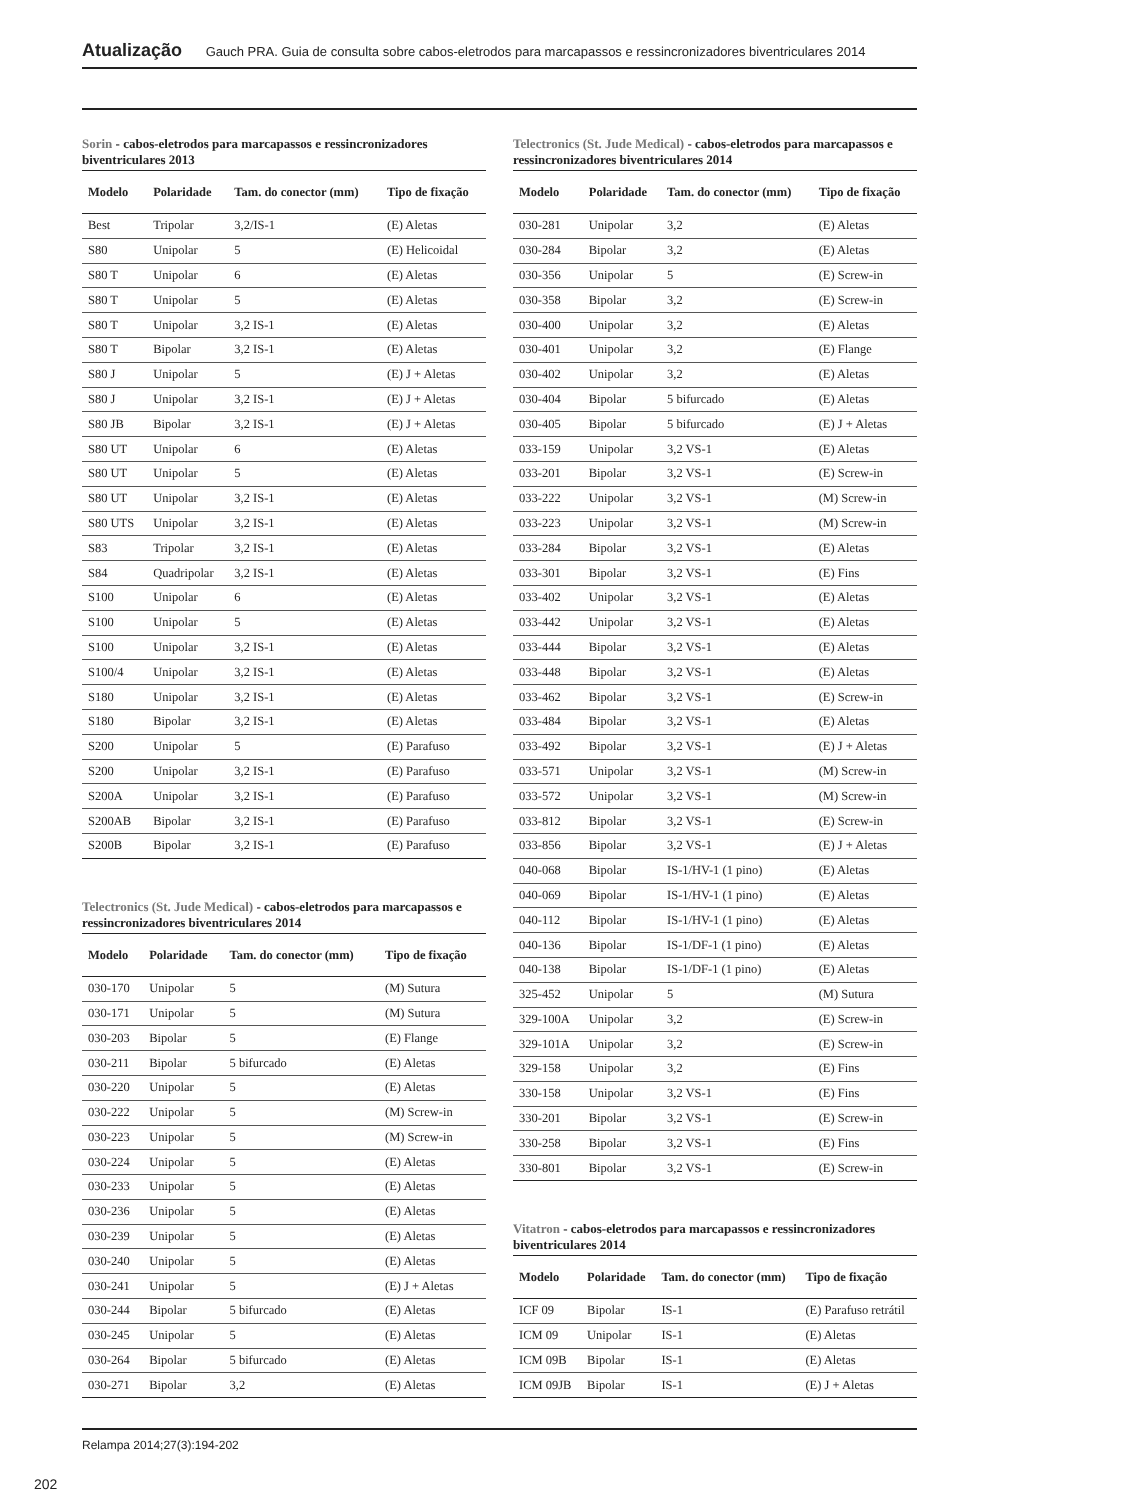Atualização Gauch PRA. Guia de consulta sobre cabos-eletrodos para marcapassos e ressincronizadores biventriculares 2014
Sorin - cabos-eletrodos para marcapassos e ressincronizadores biventriculares 2013
| Modelo | Polaridade | Tam. do conector (mm) | Tipo de fixação |
| --- | --- | --- | --- |
| Best | Tripolar | 3,2/IS-1 | (E) Aletas |
| S80 | Unipolar | 5 | (E) Helicoidal |
| S80 T | Unipolar | 6 | (E) Aletas |
| S80 T | Unipolar | 5 | (E) Aletas |
| S80 T | Unipolar | 3,2 IS-1 | (E) Aletas |
| S80 T | Bipolar | 3,2 IS-1 | (E) Aletas |
| S80 J | Unipolar | 5 | (E) J + Aletas |
| S80 J | Unipolar | 3,2 IS-1 | (E) J + Aletas |
| S80 JB | Bipolar | 3,2 IS-1 | (E) J + Aletas |
| S80 UT | Unipolar | 6 | (E) Aletas |
| S80 UT | Unipolar | 5 | (E) Aletas |
| S80 UT | Unipolar | 3,2 IS-1 | (E) Aletas |
| S80 UTS | Unipolar | 3,2 IS-1 | (E) Aletas |
| S83 | Tripolar | 3,2 IS-1 | (E) Aletas |
| S84 | Quadripolar | 3,2 IS-1 | (E) Aletas |
| S100 | Unipolar | 6 | (E) Aletas |
| S100 | Unipolar | 5 | (E) Aletas |
| S100 | Unipolar | 3,2 IS-1 | (E) Aletas |
| S100/4 | Unipolar | 3,2 IS-1 | (E) Aletas |
| S180 | Unipolar | 3,2 IS-1 | (E) Aletas |
| S180 | Bipolar | 3,2 IS-1 | (E) Aletas |
| S200 | Unipolar | 5 | (E) Parafuso |
| S200 | Unipolar | 3,2 IS-1 | (E) Parafuso |
| S200A | Unipolar | 3,2 IS-1 | (E) Parafuso |
| S200AB | Bipolar | 3,2 IS-1 | (E) Parafuso |
| S200B | Bipolar | 3,2 IS-1 | (E) Parafuso |
Telectronics (St. Jude Medical) - cabos-eletrodos para marcapassos e ressincronizadores biventriculares 2014
| Modelo | Polaridade | Tam. do conector (mm) | Tipo de fixação |
| --- | --- | --- | --- |
| 030-170 | Unipolar | 5 | (M) Sutura |
| 030-171 | Unipolar | 5 | (M) Sutura |
| 030-203 | Bipolar | 5 | (E) Flange |
| 030-211 | Bipolar | 5 bifurcado | (E) Aletas |
| 030-220 | Unipolar | 5 | (E) Aletas |
| 030-222 | Unipolar | 5 | (M) Screw-in |
| 030-223 | Unipolar | 5 | (M) Screw-in |
| 030-224 | Unipolar | 5 | (E) Aletas |
| 030-233 | Unipolar | 5 | (E) Aletas |
| 030-236 | Unipolar | 5 | (E) Aletas |
| 030-239 | Unipolar | 5 | (E) Aletas |
| 030-240 | Unipolar | 5 | (E) Aletas |
| 030-241 | Unipolar | 5 | (E) J + Aletas |
| 030-244 | Bipolar | 5 bifurcado | (E) Aletas |
| 030-245 | Unipolar | 5 | (E) Aletas |
| 030-264 | Bipolar | 5 bifurcado | (E) Aletas |
| 030-271 | Bipolar | 3,2 | (E) Aletas |
Telectronics (St. Jude Medical) - cabos-eletrodos para marcapassos e ressincronizadores biventriculares 2014
| Modelo | Polaridade | Tam. do conector (mm) | Tipo de fixação |
| --- | --- | --- | --- |
| 030-281 | Unipolar | 3,2 | (E) Aletas |
| 030-284 | Bipolar | 3,2 | (E) Aletas |
| 030-356 | Unipolar | 5 | (E) Screw-in |
| 030-358 | Bipolar | 3,2 | (E) Screw-in |
| 030-400 | Unipolar | 3,2 | (E) Aletas |
| 030-401 | Unipolar | 3,2 | (E) Flange |
| 030-402 | Unipolar | 3,2 | (E) Aletas |
| 030-404 | Bipolar | 5 bifurcado | (E) Aletas |
| 030-405 | Bipolar | 5 bifurcado | (E) J + Aletas |
| 033-159 | Unipolar | 3,2 VS-1 | (E) Aletas |
| 033-201 | Bipolar | 3,2 VS-1 | (E) Screw-in |
| 033-222 | Unipolar | 3,2 VS-1 | (M) Screw-in |
| 033-223 | Unipolar | 3,2 VS-1 | (M) Screw-in |
| 033-284 | Bipolar | 3,2 VS-1 | (E) Aletas |
| 033-301 | Bipolar | 3,2 VS-1 | (E) Fins |
| 033-402 | Unipolar | 3,2 VS-1 | (E) Aletas |
| 033-442 | Unipolar | 3,2 VS-1 | (E) Aletas |
| 033-444 | Bipolar | 3,2 VS-1 | (E) Aletas |
| 033-448 | Bipolar | 3,2 VS-1 | (E) Aletas |
| 033-462 | Bipolar | 3,2 VS-1 | (E) Screw-in |
| 033-484 | Bipolar | 3,2 VS-1 | (E) Aletas |
| 033-492 | Bipolar | 3,2 VS-1 | (E) J + Aletas |
| 033-571 | Unipolar | 3,2 VS-1 | (M) Screw-in |
| 033-572 | Unipolar | 3,2 VS-1 | (M) Screw-in |
| 033-812 | Bipolar | 3,2 VS-1 | (E) Screw-in |
| 033-856 | Bipolar | 3,2 VS-1 | (E) J + Aletas |
| 040-068 | Bipolar | IS-1/HV-1 (1 pino) | (E) Aletas |
| 040-069 | Bipolar | IS-1/HV-1 (1 pino) | (E) Aletas |
| 040-112 | Bipolar | IS-1/HV-1 (1 pino) | (E) Aletas |
| 040-136 | Bipolar | IS-1/DF-1 (1 pino) | (E) Aletas |
| 040-138 | Bipolar | IS-1/DF-1 (1 pino) | (E) Aletas |
| 325-452 | Unipolar | 5 | (M) Sutura |
| 329-100A | Unipolar | 3,2 | (E) Screw-in |
| 329-101A | Unipolar | 3,2 | (E) Screw-in |
| 329-158 | Unipolar | 3,2 | (E) Fins |
| 330-158 | Unipolar | 3,2 VS-1 | (E) Fins |
| 330-201 | Bipolar | 3,2 VS-1 | (E) Screw-in |
| 330-258 | Bipolar | 3,2 VS-1 | (E) Fins |
| 330-801 | Bipolar | 3,2 VS-1 | (E) Screw-in |
Vitatron - cabos-eletrodos para marcapassos e ressincronizadores biventriculares 2014
| Modelo | Polaridade | Tam. do conector (mm) | Tipo de fixação |
| --- | --- | --- | --- |
| ICF 09 | Bipolar | IS-1 | (E) Parafuso retrátil |
| ICM 09 | Unipolar | IS-1 | (E) Aletas |
| ICM 09B | Bipolar | IS-1 | (E) Aletas |
| ICM 09JB | Bipolar | IS-1 | (E) J + Aletas |
Relampa 2014;27(3):194-202
202